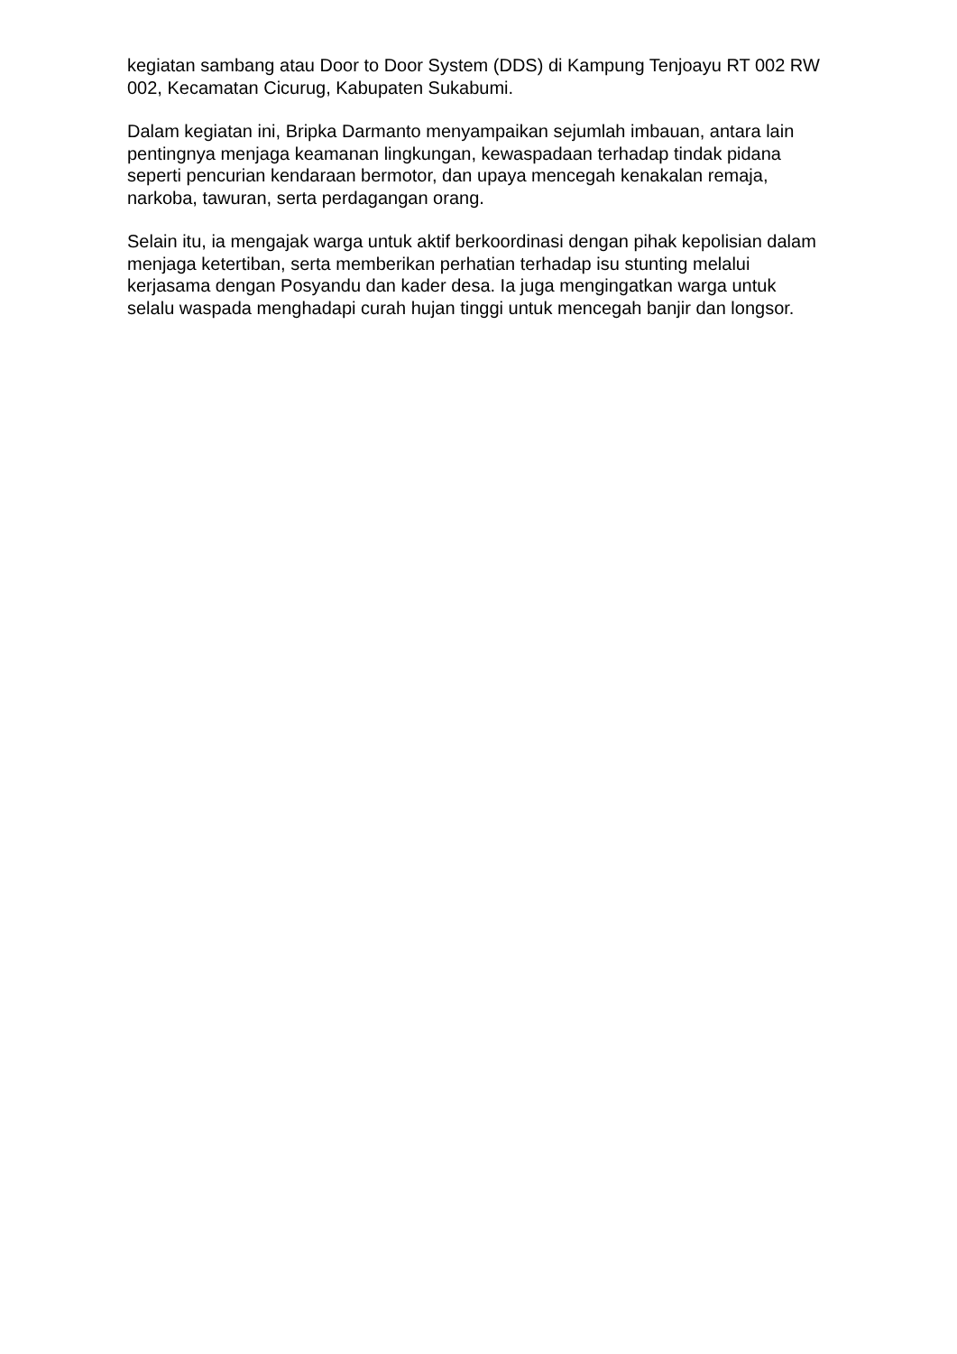kegiatan sambang atau Door to Door System (DDS) di Kampung Tenjoayu RT 002 RW 002, Kecamatan Cicurug, Kabupaten Sukabumi.
Dalam kegiatan ini, Bripka Darmanto menyampaikan sejumlah imbauan, antara lain pentingnya menjaga keamanan lingkungan, kewaspadaan terhadap tindak pidana seperti pencurian kendaraan bermotor, dan upaya mencegah kenakalan remaja, narkoba, tawuran, serta perdagangan orang.
Selain itu, ia mengajak warga untuk aktif berkoordinasi dengan pihak kepolisian dalam menjaga ketertiban, serta memberikan perhatian terhadap isu stunting melalui kerjasama dengan Posyandu dan kader desa. Ia juga mengingatkan warga untuk selalu waspada menghadapi curah hujan tinggi untuk mencegah banjir dan longsor.